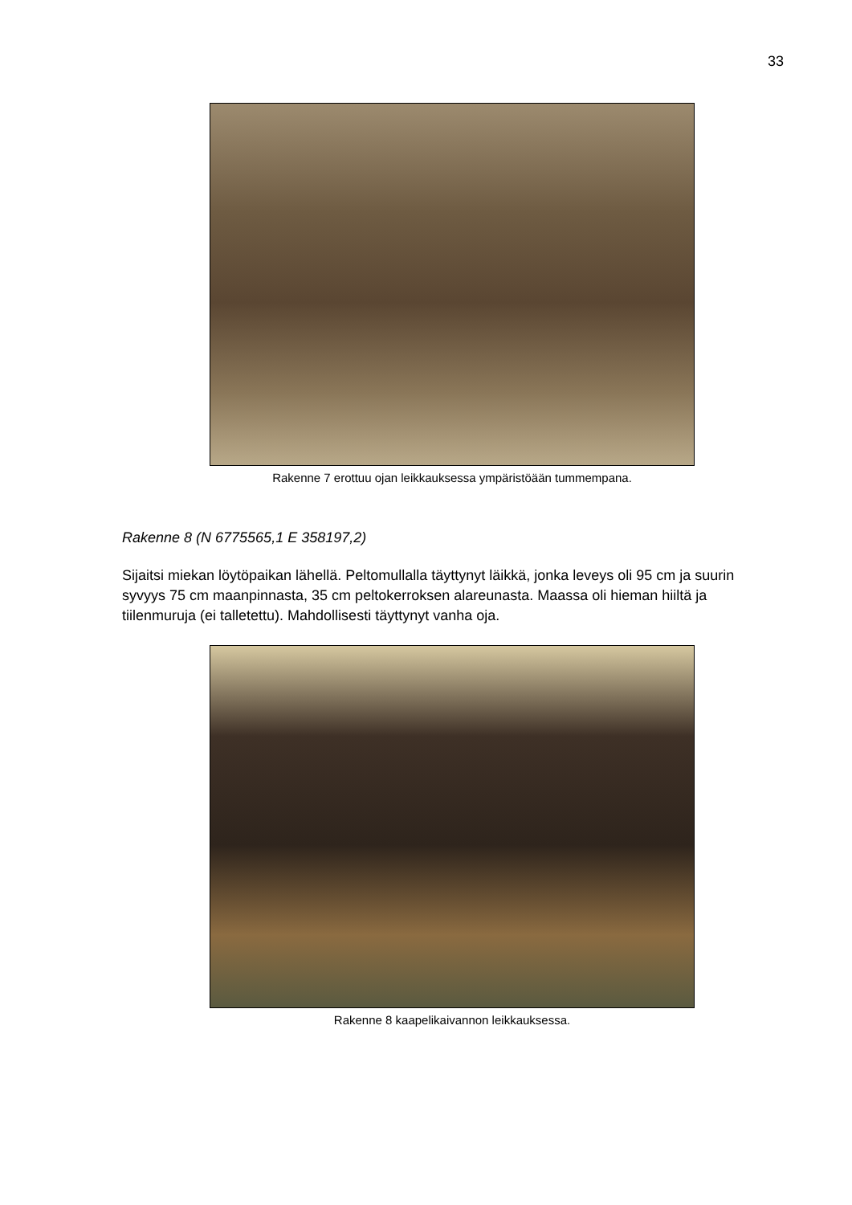33
Rakenne 7 erottuu ojan leikkauksessa ympäristöään tummempana.
Rakenne 8 (N 6775565,1 E 358197,2)
Sijaitsi miekan löytöpaikan lähellä. Peltomullalla täyttynyt läikkä, jonka leveys oli 95 cm ja suurin syvyys 75 cm maanpinnasta, 35 cm peltokerroksen alareunasta. Maassa oli hieman hiiltä ja tiilenmuruja (ei talletettu). Mahdollisesti täyttynyt vanha oja.
Rakenne 8 kaapelikaivannon leikkauksessa.